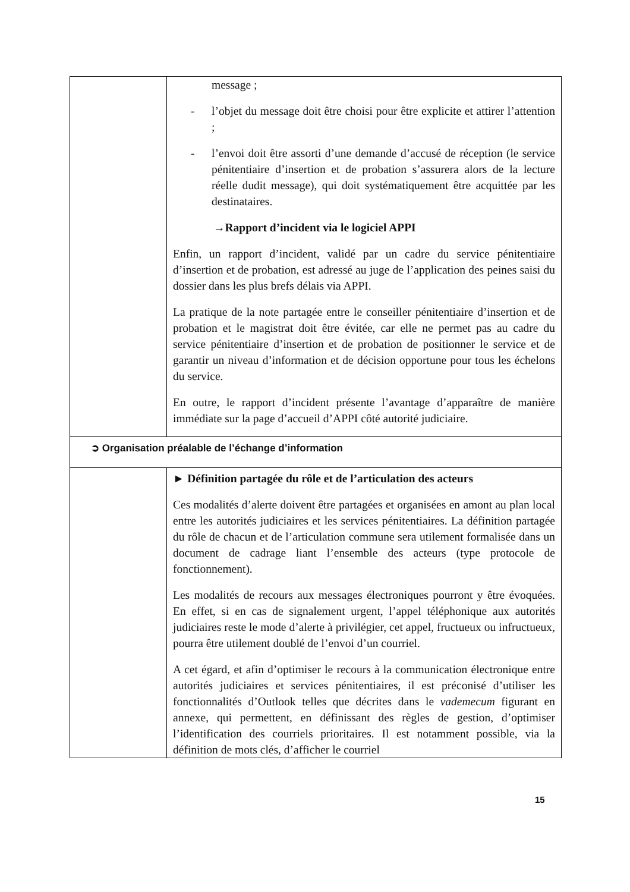| | message ; - l’objet du message doit être choisi pour être explicite et attirer l’attention ; - l’envoi doit être assorti d’une demande d’accusé de réception (le service pénitentiaire d’insertion et de probation s’assurera alors de la lecture réelle dudit message), qui doit systématiquement être acquittée par les destinataires. →Rapport d’incident via le logiciel APPI Enfin, un rapport d’incident, validé par un cadre du service pénitentiaire d’insertion et de probation, est adressé au juge de l’application des peines saisi du dossier dans les plus brefs délais via APPI. La pratique de la note partagée entre le conseiller pénitentiaire d’insertion et de probation et le magistrat doit être évitée, car elle ne permet pas au cadre du service pénitentiaire d’insertion et de probation de positionner le service et de garantir un niveau d’information et de décision opportune pour tous les échelons du service. En outre, le rapport d’incident présente l’avantage d’apparaître de manière immédiate sur la page d’accueil d’APPI côté autorité judiciaire. |
| ➲ Organisation préalable de l’échange d’information | |
| | ► Définition partagée du rôle et de l’articulation des acteurs Ces modalités d’alerte doivent être partagées et organisées en amont au plan local entre les autorités judiciaires et les services pénitentiaires. La définition partagée du rôle de chacun et de l’articulation commune sera utilement formalisée dans un document de cadrage liant l’ensemble des acteurs (type protocole de fonctionnement). Les modalités de recours aux messages électroniques pourront y être évoquées. En effet, si en cas de signalement urgent, l’appel téléphonique aux autorités judiciaires reste le mode d’alerte à privilégier, cet appel, fructueux ou infructueux, pourra être utilement doublé de l’envoi d’un courriel. A cet égard, et afin d’optimiser le recours à la communication électronique entre autorités judiciaires et services pénitentiaires, il est préconisé d’utiliser les fonctionnalités d’Outlook telles que décrites dans le vademecum figurant en annexe, qui permettent, en définissant des règles de gestion, d’optimiser l’identification des courriels prioritaires. Il est notamment possible, via la définition de mots clés, d’afficher le courriel |
15